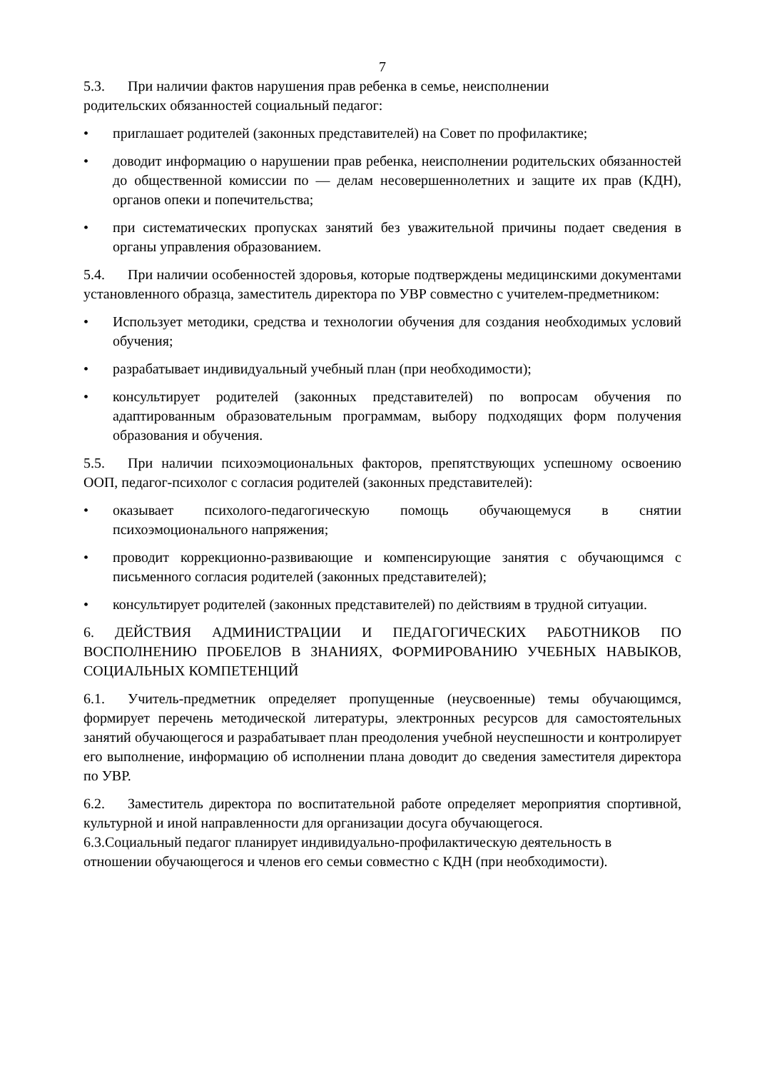7
5.3. При наличии фактов нарушения прав ребенка в семье, неисполнении
родительских обязанностей социальный педагог:
• приглашает родителей (законных представителей) на Совет по профилактике;
• доводит информацию о нарушении прав ребенка, неисполнении родительских обязанностей до общественной комиссии по — делам несовершеннолетних и защите их прав (КДН), органов опеки и попечительства;
• при систематических пропусках занятий без уважительной причины подает сведения в органы управления образованием.
5.4. При наличии особенностей здоровья, которые подтверждены медицинскими документами установленного образца, заместитель директора по УВР совместно с учителем-предметником:
• Использует методики, средства и технологии обучения для создания необходимых условий обучения;
• разрабатывает индивидуальный учебный план (при необходимости);
• консультирует родителей (законных представителей) по вопросам обучения по адаптированным образовательным программам, выбору подходящих форм получения образования и обучения.
5.5. При наличии психоэмоциональных факторов, препятствующих успешному освоению ООП, педагог-психолог с согласия родителей (законных представителей):
• оказывает психолого-педагогическую помощь обучающемуся в снятии психоэмоционального напряжения;
• проводит коррекционно-развивающие и компенсирующие занятия с обучающимся с письменного согласия родителей (законных представителей);
• консультирует родителей (законных представителей) по действиям в трудной ситуации.
6. ДЕЙСТВИЯ АДМИНИСТРАЦИИ И ПЕДАГОГИЧЕСКИХ РАБОТНИКОВ ПО ВОСПОЛНЕНИЮ ПРОБЕЛОВ В ЗНАНИЯХ, ФОРМИРОВАНИЮ УЧЕБНЫХ НАВЫКОВ, СОЦИАЛЬНЫХ КОМПЕТЕНЦИЙ
6.1. Учитель-предметник определяет пропущенные (неусвоенные) темы обучающимся, формирует перечень методической литературы, электронных ресурсов для самостоятельных занятий обучающегося и разрабатывает план преодоления учебной неуспешности и контролирует его выполнение, информацию об исполнении плана доводит до сведения заместителя директора по УВР.
6.2. Заместитель директора по воспитательной работе определяет мероприятия спортивной, культурной и иной направленности для организации досуга обучающегося.
6.3.Социальный педагог планирует индивидуально-профилактическую деятельность в
отношении обучающегося и членов его семьи совместно с КДН (при необходимости).